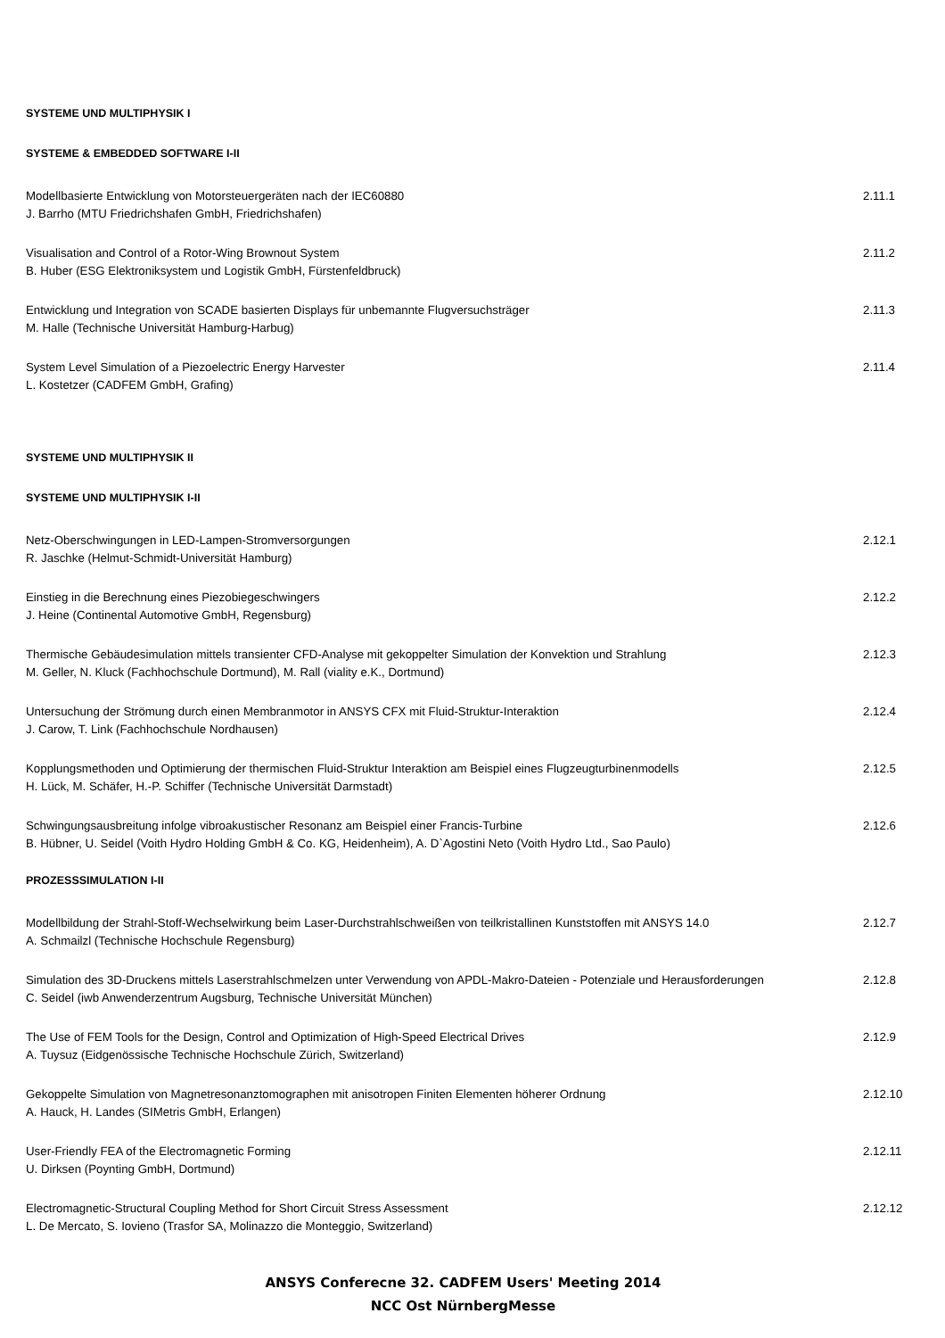SYSTEME UND MULTIPHYSIK I
SYSTEME & EMBEDDED SOFTWARE I-II
Modellbasierte Entwicklung von Motorsteuergeräten nach der IEC60880
J. Barrho (MTU Friedrichshafen GmbH, Friedrichshafen)
2.11.1
Visualisation and Control of a Rotor-Wing Brownout System
B. Huber (ESG Elektroniksystem und Logistik GmbH, Fürstenfeldbruck)
2.11.2
Entwicklung und Integration von SCADE basierten Displays für unbemannte Flugversuchsträger
M. Halle (Technische Universität Hamburg-Harbug)
2.11.3
System Level Simulation of a Piezoelectric Energy Harvester
L. Kostetzer (CADFEM GmbH, Grafing)
2.11.4
SYSTEME UND MULTIPHYSIK II
SYSTEME UND MULTIPHYSIK I-II
Netz-Oberschwingungen in LED-Lampen-Stromversorgungen
R. Jaschke (Helmut-Schmidt-Universität Hamburg)
2.12.1
Einstieg in die Berechnung eines Piezobiegeschwingers
J. Heine (Continental Automotive GmbH, Regensburg)
2.12.2
Thermische Gebäudesimulation mittels transienter CFD-Analyse mit gekoppelter Simulation der Konvektion und Strahlung
M. Geller, N. Kluck (Fachhochschule Dortmund), M. Rall (viality e.K., Dortmund)
2.12.3
Untersuchung der Strömung durch einen Membranmotor in ANSYS CFX mit Fluid-Struktur-Interaktion
J. Carow, T. Link (Fachhochschule Nordhausen)
2.12.4
Kopplungsmethoden und Optimierung der thermischen Fluid-Struktur Interaktion am Beispiel eines Flugzeugturbinenmodells
H. Lück, M. Schäfer, H.-P. Schiffer (Technische Universität Darmstadt)
2.12.5
Schwingungsausbreitung infolge vibroakustischer Resonanz am Beispiel einer Francis-Turbine
B. Hübner, U. Seidel (Voith Hydro Holding GmbH & Co. KG, Heidenheim), A. D`Agostini Neto (Voith Hydro Ltd., Sao Paulo)
2.12.6
PROZESSSIMULATION I-II
Modellbildung der Strahl-Stoff-Wechselwirkung beim Laser-Durchstrahlschweißen von teilkristallinen Kunststoffen mit ANSYS 14.0
A. Schmailzl (Technische Hochschule Regensburg)
2.12.7
Simulation des 3D-Druckens mittels Laserstrahlschmelzen unter Verwendung von APDL-Makro-Dateien - Potenziale und Herausforderungen
C. Seidel (iwb Anwenderzentrum Augsburg, Technische Universität München)
2.12.8
The Use of FEM Tools for the Design, Control and Optimization of High-Speed Electrical Drives
A. Tuysuz (Eidgenössische Technische Hochschule Zürich, Switzerland)
2.12.9
Gekoppelte Simulation von Magnetresonanztomographen mit anisotropen Finiten Elementen höherer Ordnung
A. Hauck, H. Landes (SIMetris GmbH, Erlangen)
2.12.10
User-Friendly FEA of the Electromagnetic Forming
U. Dirksen (Poynting GmbH, Dortmund)
2.12.11
Electromagnetic-Structural Coupling Method for Short Circuit Stress Assessment
L. De Mercato, S. Iovieno (Trasfor SA, Molinazzo die Monteggio, Switzerland)
2.12.12
ANSYS Conferecne 32. CADFEM Users' Meeting 2014
NCC Ost NürnbergMesse